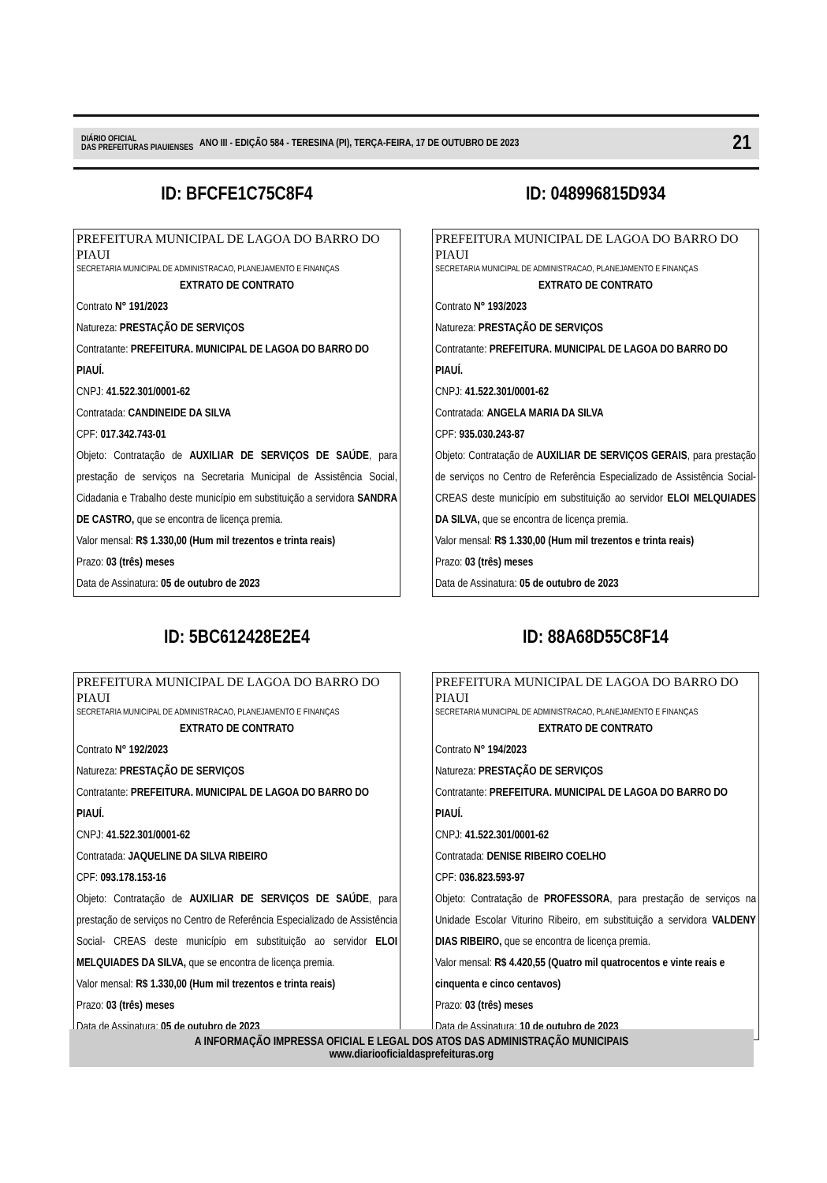DIÁRIO OFICIAL
DAS PREFEITURAS PIAUIENSES
ANO III - EDIÇÃO 584 - TERESINA (PI), TERÇA-FEIRA, 17 DE OUTUBRO DE 2023
21
ID: BFCFE1C75C8F4
PREFEITURA MUNICIPAL DE LAGOA DO BARRO DO PIAUI
SECRETARIA MUNICIPAL DE ADMINISTRACAO, PLANEJAMENTO E FINANÇAS
EXTRATO DE CONTRATO
Contrato N° 191/2023
Natureza: PRESTAÇÃO DE SERVIÇOS
Contratante: PREFEITURA. MUNICIPAL DE LAGOA DO BARRO DO PIAUÍ.
CNPJ: 41.522.301/0001-62
Contratada: CANDINEIDE DA SILVA
CPF: 017.342.743-01
Objeto: Contratação de AUXILIAR DE SERVIÇOS DE SAÚDE, para prestação de serviços na Secretaria Municipal de Assistência Social, Cidadania e Trabalho deste município em substituição a servidora SANDRA DE CASTRO, que se encontra de licença premia.
Valor mensal: R$ 1.330,00 (Hum mil trezentos e trinta reais)
Prazo: 03 (três) meses
Data de Assinatura: 05 de outubro de 2023
ID: 048996815D934
PREFEITURA MUNICIPAL DE LAGOA DO BARRO DO PIAUI
SECRETARIA MUNICIPAL DE ADMINISTRACAO, PLANEJAMENTO E FINANÇAS
EXTRATO DE CONTRATO
Contrato N° 193/2023
Natureza: PRESTAÇÃO DE SERVIÇOS
Contratante: PREFEITURA. MUNICIPAL DE LAGOA DO BARRO DO PIAUÍ.
CNPJ: 41.522.301/0001-62
Contratada: ANGELA MARIA DA SILVA
CPF: 935.030.243-87
Objeto: Contratação de AUXILIAR DE SERVIÇOS GERAIS, para prestação de serviços no Centro de Referência Especializado de Assistência Social- CREAS deste município em substituição ao servidor ELOI MELQUIADES DA SILVA, que se encontra de licença premia.
Valor mensal: R$ 1.330,00 (Hum mil trezentos e trinta reais)
Prazo: 03 (três) meses
Data de Assinatura: 05 de outubro de 2023
ID: 5BC612428E2E4
PREFEITURA MUNICIPAL DE LAGOA DO BARRO DO PIAUI
SECRETARIA MUNICIPAL DE ADMINISTRACAO, PLANEJAMENTO E FINANÇAS
EXTRATO DE CONTRATO
Contrato N° 192/2023
Natureza: PRESTAÇÃO DE SERVIÇOS
Contratante: PREFEITURA. MUNICIPAL DE LAGOA DO BARRO DO PIAUÍ.
CNPJ: 41.522.301/0001-62
Contratada: JAQUELINE DA SILVA RIBEIRO
CPF: 093.178.153-16
Objeto: Contratação de AUXILIAR DE SERVIÇOS DE SAÚDE, para prestação de serviços no Centro de Referência Especializado de Assistência Social- CREAS deste município em substituição ao servidor ELOI MELQUIADES DA SILVA, que se encontra de licença premia.
Valor mensal: R$ 1.330,00 (Hum mil trezentos e trinta reais)
Prazo: 03 (três) meses
Data de Assinatura: 05 de outubro de 2023
ID: 88A68D55C8F14
PREFEITURA MUNICIPAL DE LAGOA DO BARRO DO PIAUI
SECRETARIA MUNICIPAL DE ADMINISTRACAO, PLANEJAMENTO E FINANÇAS
EXTRATO DE CONTRATO
Contrato N° 194/2023
Natureza: PRESTAÇÃO DE SERVIÇOS
Contratante: PREFEITURA. MUNICIPAL DE LAGOA DO BARRO DO PIAUÍ.
CNPJ: 41.522.301/0001-62
Contratada: DENISE RIBEIRO COELHO
CPF: 036.823.593-97
Objeto: Contratação de PROFESSORA, para prestação de serviços na Unidade Escolar Viturino Ribeiro, em substituição a servidora VALDENY DIAS RIBEIRO, que se encontra de licença premia.
Valor mensal: R$ 4.420,55 (Quatro mil quatrocentos e vinte reais e cinquenta e cinco centavos)
Prazo: 03 (três) meses
Data de Assinatura: 10 de outubro de 2023
A INFORMAÇÃO IMPRESSA OFICIAL E LEGAL DOS ATOS DAS ADMINISTRAÇÃO MUNICIPAIS
www.diariooficialdasprefeituras.org